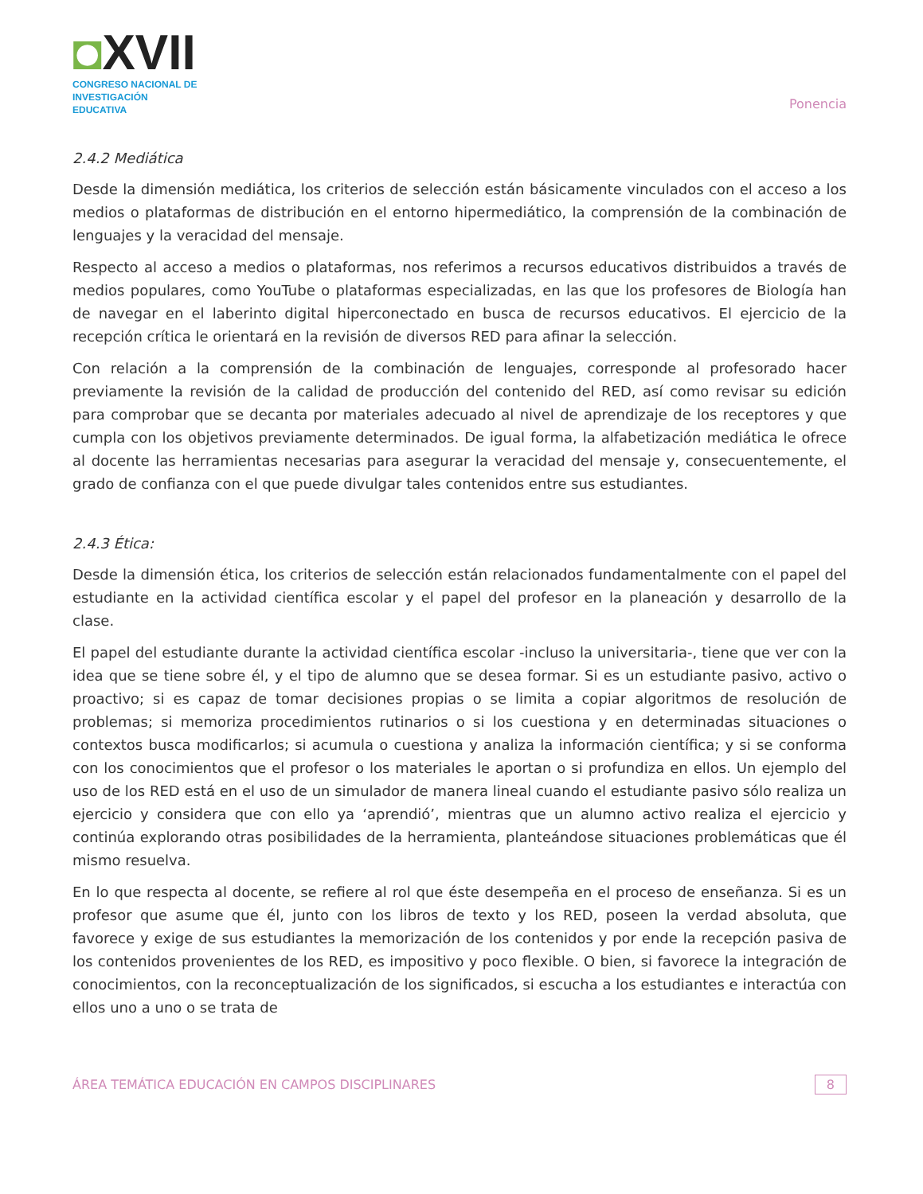◘XVII
CONGRESO NACIONAL DE
INVESTIGACIÓN EDUCATIVA
Ponencia
2.4.2 Mediática
Desde la dimensión mediática, los criterios de selección están básicamente vinculados con el acceso a los medios o plataformas de distribución en el entorno hipermediático, la comprensión de la combinación de lenguajes y la veracidad del mensaje.
Respecto al acceso a medios o plataformas, nos referimos a recursos educativos distribuidos a través de medios populares, como YouTube o plataformas especializadas, en las que los profesores de Biología han de navegar en el laberinto digital hiperconectado en busca de recursos educativos. El ejercicio de la recepción crítica le orientará en la revisión de diversos RED para afinar la selección.
Con relación a la comprensión de la combinación de lenguajes, corresponde al profesorado hacer previamente la revisión de la calidad de producción del contenido del RED, así como revisar su edición para comprobar que se decanta por materiales adecuado al nivel de aprendizaje de los receptores y que cumpla con los objetivos previamente determinados. De igual forma, la alfabetización mediática le ofrece al docente las herramientas necesarias para asegurar la veracidad del mensaje y, consecuentemente, el grado de confianza con el que puede divulgar tales contenidos entre sus estudiantes.
2.4.3 Ética:
Desde la dimensión ética, los criterios de selección están relacionados fundamentalmente con el papel del estudiante en la actividad científica escolar y el papel del profesor en la planeación y desarrollo de la clase.
El papel del estudiante durante la actividad científica escolar -incluso la universitaria-, tiene que ver con la idea que se tiene sobre él, y el tipo de alumno que se desea formar. Si es un estudiante pasivo, activo o proactivo; si es capaz de tomar decisiones propias o se limita a copiar algoritmos de resolución de problemas; si memoriza procedimientos rutinarios o si los cuestiona y en determinadas situaciones o contextos busca modificarlos; si acumula o cuestiona y analiza la información científica; y si se conforma con los conocimientos que el profesor o los materiales le aportan o si profundiza en ellos. Un ejemplo del uso de los RED está en el uso de un simulador de manera lineal cuando el estudiante pasivo sólo realiza un ejercicio y considera que con ello ya ‘aprendió’, mientras que un alumno activo realiza el ejercicio y continúa explorando otras posibilidades de la herramienta, planteándose situaciones problemáticas que él mismo resuelva.
En lo que respecta al docente, se refiere al rol que éste desempeña en el proceso de enseñanza. Si es un profesor que asume que él, junto con los libros de texto y los RED, poseen la verdad absoluta, que favorece y exige de sus estudiantes la memorización de los contenidos y por ende la recepción pasiva de los contenidos provenientes de los RED, es impositivo y poco flexible. O bien, si favorece la integración de conocimientos, con la reconceptualización de los significados, si escucha a los estudiantes e interactúa con ellos uno a uno o se trata de
ÁREA TEMÁTICA EDUCACIÓN EN CAMPOS DISCIPLINARES
8